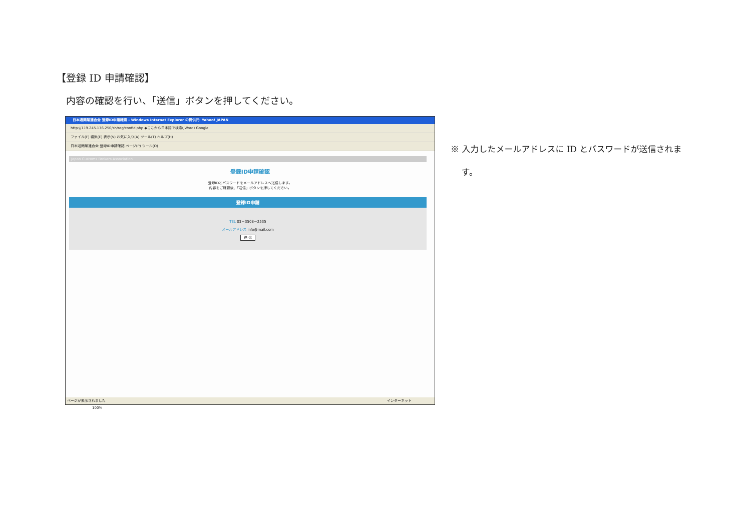【登録 ID 申請確認】
内容の確認を行い、「送信」ボタンを押してください。
日本通関業連合会 登録ID申請確認 - Windows Internet Explorer の提供元: Yahoo! JAPAN
http://119.245.176.250/sh/reg/confid.php ◆ここから日本語で検索(JWord) Google
ファイル(F) 編集(E) 表示(V) お気に入り(A) ツール(T) ヘルプ(H)
日本通関業連合会 登録ID申請確認 ページ(P) ツール(O)
Japan Customs Brokers Association
登録ID申請確認
登録IDとパスワードをメールアドレスへ送信します。
内容をご確認後、「送信」ボタンを押してください。
登録ID申請
TEL 03－3508－2535
メールアドレス info@mail.com
送 信
ページが表示されました インターネット 100%
※ 入力したメールアドレスに ID とパスワードが送信されま
す。